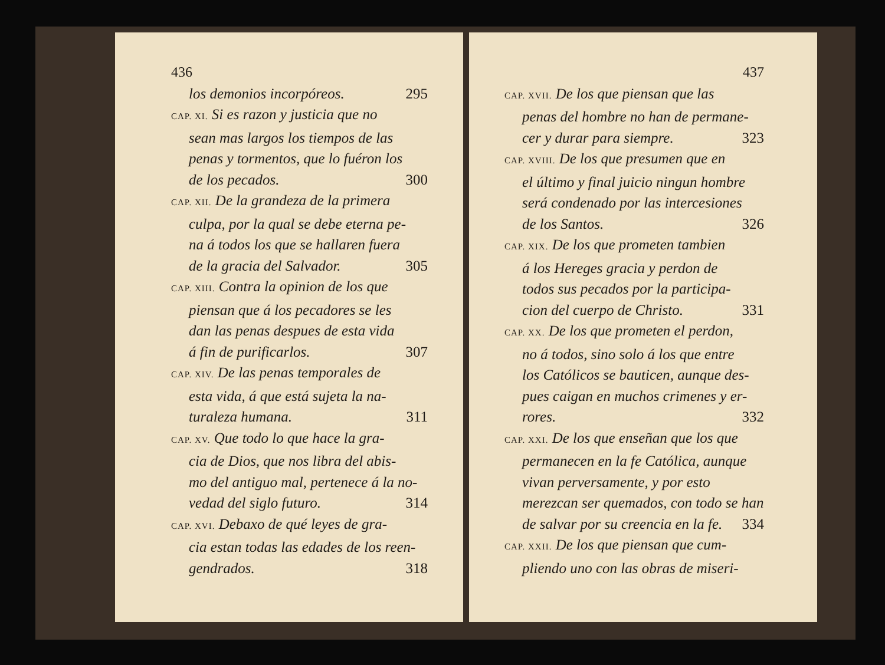436
los demonios incorpóreos. 295
CAP. XI. Si es razon y justicia que no
sean mas largos los tiempos de las
penas y tormentos, que lo fuéron los
de los pecados. 300
CAP. XII. De la grandeza de la primera
culpa, por la qual se debe eterna pe-
na á todos los que se hallaren fuera
de la gracia del Salvador. 305
CAP. XIII. Contra la opinion de los que
piensan que á los pecadores se les
dan las penas despues de esta vida
á fin de purificarlos. 307
CAP. XIV. De las penas temporales de
esta vida, á que está sujeta la na-
turaleza humana. 311
CAP. XV. Que todo lo que hace la gra-
cia de Dios, que nos libra del abis-
mo del antiguo mal, pertenece á la no-
vedad del siglo futuro. 314
CAP. XVI. Debaxo de qué leyes de gra-
cia estan todas las edades de los reen-
gendrados. 318
437
CAP. XVII. De los que piensan que las
penas del hombre no han de permane-
cer y durar para siempre. 323
CAP. XVIII. De los que presumen que en
el último y final juicio ningun hombre
será condenado por las intercesiones
de los Santos. 326
CAP. XIX. De los que prometen tambien
á los Hereges gracia y perdon de
todos sus pecados por la participa-
cion del cuerpo de Christo. 331
CAP. XX. De los que prometen el perdon,
no á todos, sino solo á los que entre
los Católicos se bauticen, aunque des-
pues caigan en muchos crimenes y er-
rores. 332
CAP. XXI. De los que enseñan que los que
permanecen en la fe Católica, aunque
vivan perversamente, y por esto
merezcan ser quemados, con todo se han
de salvar por su creencia en la fe. 334
CAP. XXII. De los que piensan que cum-
pliendo uno con las obras de miseri-